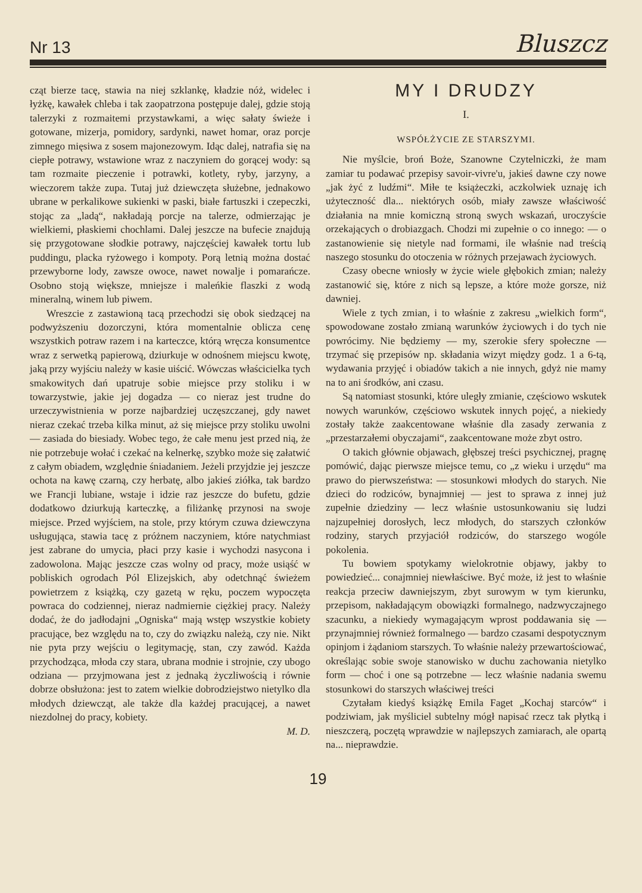Nr 13 Bluszcz
cząt bierze tacę, stawia na niej szklankę, kładzie nóż, widelec i łyżkę, kawałek chleba i tak zaopatrzona postępuje dalej, gdzie stoją talerzyki z rozmaitemi przystawkami, a więc sałaty świeże i gotowane, mizerja, pomidory, sardynki, nawet homar, oraz porcje zimnego mięsiwa z sosem majonezowym. Idąc dalej, natrafia się na ciepłe potrawy, wstawione wraz z naczyniem do gorącej wody: są tam rozmaite pieczenie i potrawki, kotlety, ryby, jarzyny, a wieczorem także zupa. Tutaj już dziewczęta służebne, jednakowo ubrane w perkalikowe sukienki w paski, białe fartuszki i czepeczki, stojąc za „ladą“, nakładają porcje na talerze, odmierzając je wielkiemi, płaskiemi chochlami. Dalej jeszcze na bufecie znajdują się przygotowane słodkie potrawy, najczęściej kawałek tortu lub puddingu, placka ryżowego i kompoty. Porą letnią można dostać przewyborne lody, zawsze owoce, nawet nowalje i pomarańcze. Osobno stoją większe, mniejsze i maleńkie flaszki z wodą mineralną, winem lub piwem.
Wreszcie z zastawioną tacą przechodzi się obok siedzącej na podwyższeniu dozorczyni, która momentalnie oblicza cenę wszystkich potraw razem i na karteczce, którą wręcza konsumentce wraz z serwetką papierową, dziurkuje w odnośnem miejscu kwotę, jaką przy wyjściu należy w kasie uiścić. Wówczas właścicielka tych smakowitych dań upatruje sobie miejsce przy stoliku i w towarzystwie, jakie jej dogadza — co nieraz jest trudne do urzeczywistnienia w porze najbardziej uczęszczanej, gdy nawet nieraz czekać trzeba kilka minut, aż się miejsce przy stoliku uwolni — zasiada do biesiady. Wobec tego, że całe menu jest przed nią, że nie potrzebuje wołać i czekać na kelnerkę, szybko może się załatwić z całym obiadem, względnie śniadaniem. Jeżeli przyjdzie jej jeszcze ochota na kawę czarną, czy herbatę, albo jakieś ziółka, tak bardzo we Francji lubiane, wstaje i idzie raz jeszcze do bufetu, gdzie dodatkowo dziurkują karteczkę, a filiżankę przynosi na swoje miejsce. Przed wyjściem, na stole, przy którym czuwa dziewczyna usługująca, stawia tacę z próżnem naczyniem, które natychmiast jest zabrane do umycia, płaci przy kasie i wychodzi nasycona i zadowolona. Mając jeszcze czas wolny od pracy, może usiąść w pobliskich ogrodach Pól Elizejskich, aby odetchnąć świeżem powietrzem z książką, czy gazetą w ręku, poczem wypoczęta powraca do codziennej, nieraz nadmiernie ciężkiej pracy. Należy dodać, że do jadłodajni „Ogniska“ mają wstęp wszystkie kobiety pracujące, bez względu na to, czy do związku należą, czy nie. Nikt nie pyta przy wejściu o legitymację, stan, czy zawód. Każda przychodząca, młoda czy stara, ubrana modnie i strojnie, czy ubogo odziana — przyjmowana jest z jednaką życzliwością i równie dobrze obsłużona: jest to zatem wielkie dobrodziejstwo nietylko dla młodych dziewcząt, ale także dla każdej pracującej, a nawet niezdolnej do pracy, kobiety.
M. D.
MY I DRUDZY
I.
WSPÓŁŻYCIE ZE STARSZYMI.
Nie myślcie, broń Boże, Szanowne Czytelniczki, że mam zamiar tu podawać przepisy savoir-vivre'u, jakieś dawne czy nowe „jak żyć z ludźmi“. Miłe te książeczki, aczkolwiek uznaję ich użyteczność dla... niektórych osób, miały zawsze właściwość działania na mnie komiczną stroną swych wskazań, uroczyście orzekających o drobiazgach. Chodzi mi zupełnie o co innego: — o zastanowienie się nietyle nad formami, ile właśnie nad treścią naszego stosunku do otoczenia w różnych przejawach życiowych.
Czasy obecne wniosły w życie wiele głębokich zmian; należy zastanowić się, które z nich są lepsze, a które może gorsze, niż dawniej.
Wiele z tych zmian, i to właśnie z zakresu „wielkich form“, spowodowane zostało zmianą warunków życiowych i do tych nie powrócimy. Nie będziemy — my, szerokie sfery społeczne — trzymać się przepisów np. składania wizyt między godz. 1 a 6-tą, wydawania przyjęć i obiadów takich a nie innych, gdyż nie mamy na to ani środków, ani czasu.
Są natomiast stosunki, które uległy zmianie, częściowo wskutek nowych warunków, częściowo wskutek innych pojęć, a niekiedy zostały także zaakcentowane właśnie dla zasady zerwania z „przestarzałemi obyczajami“, zaakcentowane może zbyt ostro.
O takich głównie objawach, głębszej treści psychicznej, pragnę pomówić, dając pierwsze miejsce temu, co „z wieku i urzędu“ ma prawo do pierwszeństwa: — stosunkowi młodych do starych. Nie dzieci do rodziców, bynajmniej — jest to sprawa z innej już zupełnie dziedziny — lecz właśnie ustosunkowaniu się ludzi najzupełniej dorosłych, lecz młodych, do starszych członków rodziny, starych przyjaciół rodziców, do starszego wogóle pokolenia.
Tu bowiem spotykamy wielokrotnie objawy, jakby to powiedzieć... conajmniej niewłaściwe. Być może, iż jest to właśnie reakcja przeciw dawniejszym, zbyt surowym w tym kierunku, przepisom, nakładającym obowiązki formalnego, nadzwyczajnego szacunku, a niekiedy wymagającym wprost poddawania się — przynajmniej również formalnego — bardzo czasami despotycznym opinjom i żądaniom starszych. To właśnie należy przewartościować, określając sobie swoje stanowisko w duchu zachowania nietylko form — choć i one są potrzebne — lecz właśnie nadania swemu stosunkowi do starszych właściwej treści
Czytałam kiedyś książkę Emila Faget „Kochaj starców“ i podziwiam, jak myśliciel subtelny mógł napisać rzecz tak płytką i nieszczerą, poczętą wprawdzie w najlepszych zamiarach, ale opartą na... nieprawdzie.
19